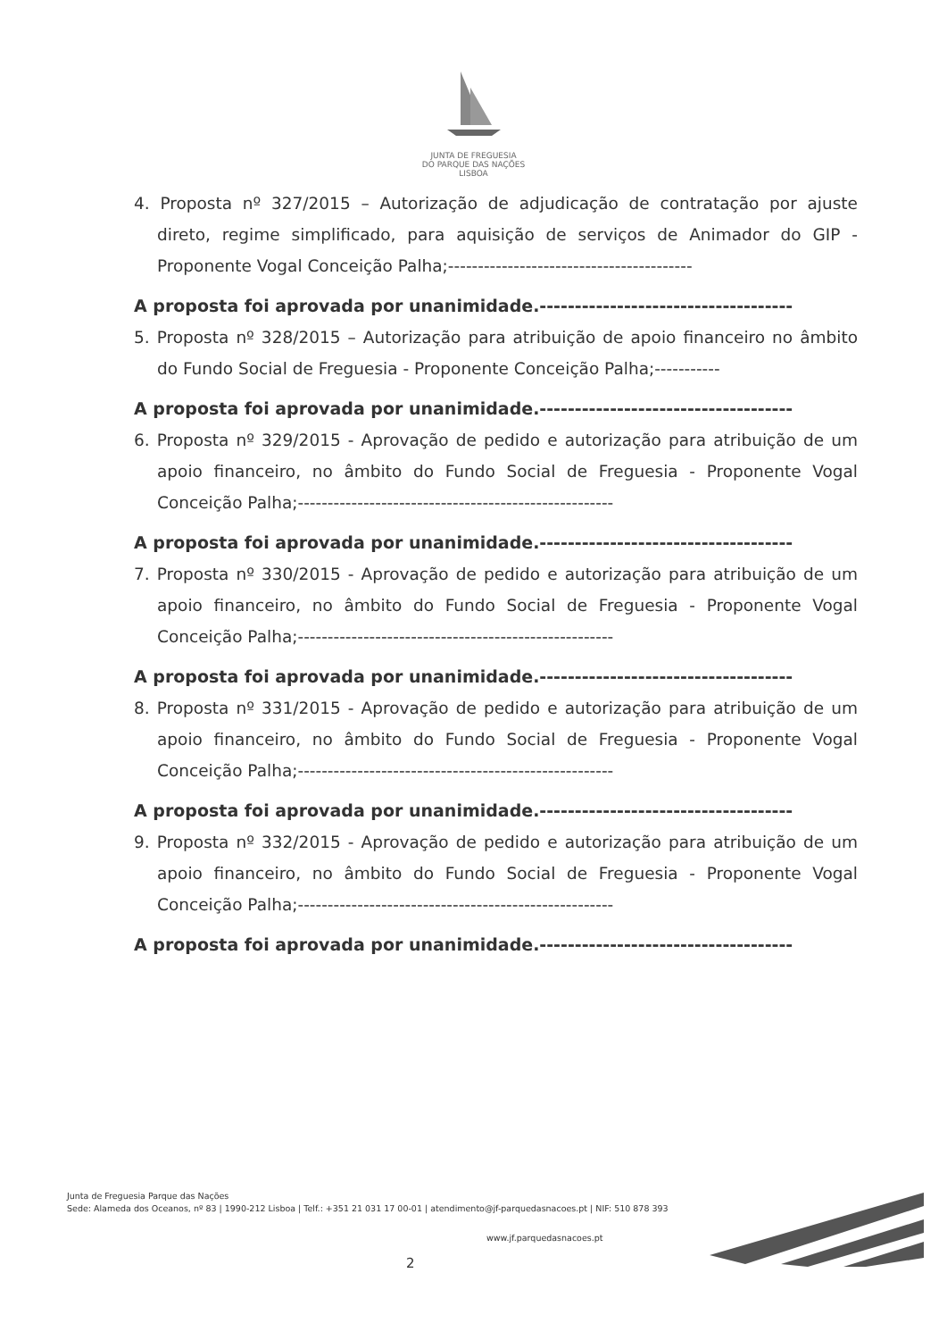JUNTA DE FREGUESIA
DO PARQUE DAS NAÇÕES
LISBOA
4. Proposta nº 327/2015 – Autorização de adjudicação de contratação por ajuste direto, regime simplificado, para aquisição de serviços de Animador do GIP - Proponente Vogal Conceição Palha;-----------------------------------------
A proposta foi aprovada por unanimidade.------------------------------------
5. Proposta nº 328/2015 – Autorização para atribuição de apoio financeiro no âmbito do Fundo Social de Freguesia - Proponente Conceição Palha;-----------
A proposta foi aprovada por unanimidade.------------------------------------
6. Proposta nº 329/2015 - Aprovação de pedido e autorização para atribuição de um apoio financeiro, no âmbito do Fundo Social de Freguesia - Proponente Vogal Conceição Palha;-----------------------------------------------------
A proposta foi aprovada por unanimidade.------------------------------------
7. Proposta nº 330/2015 - Aprovação de pedido e autorização para atribuição de um apoio financeiro, no âmbito do Fundo Social de Freguesia - Proponente Vogal Conceição Palha;-----------------------------------------------------
A proposta foi aprovada por unanimidade.------------------------------------
8. Proposta nº 331/2015 - Aprovação de pedido e autorização para atribuição de um apoio financeiro, no âmbito do Fundo Social de Freguesia - Proponente Vogal Conceição Palha;-----------------------------------------------------
A proposta foi aprovada por unanimidade.------------------------------------
9. Proposta nº 332/2015 - Aprovação de pedido e autorização para atribuição de um apoio financeiro, no âmbito do Fundo Social de Freguesia - Proponente Vogal Conceição Palha;-----------------------------------------------------
A proposta foi aprovada por unanimidade.------------------------------------
Junta de Freguesia Parque das Nações
Sede: Alameda dos Oceanos, nº 83 | 1990-212 Lisboa | Telf.: +351 21 031 17 00-01 | atendimento@jf-parquedasnacoes.pt | NIF: 510 878 393
www.jf.parquedasnacoes.pt
2